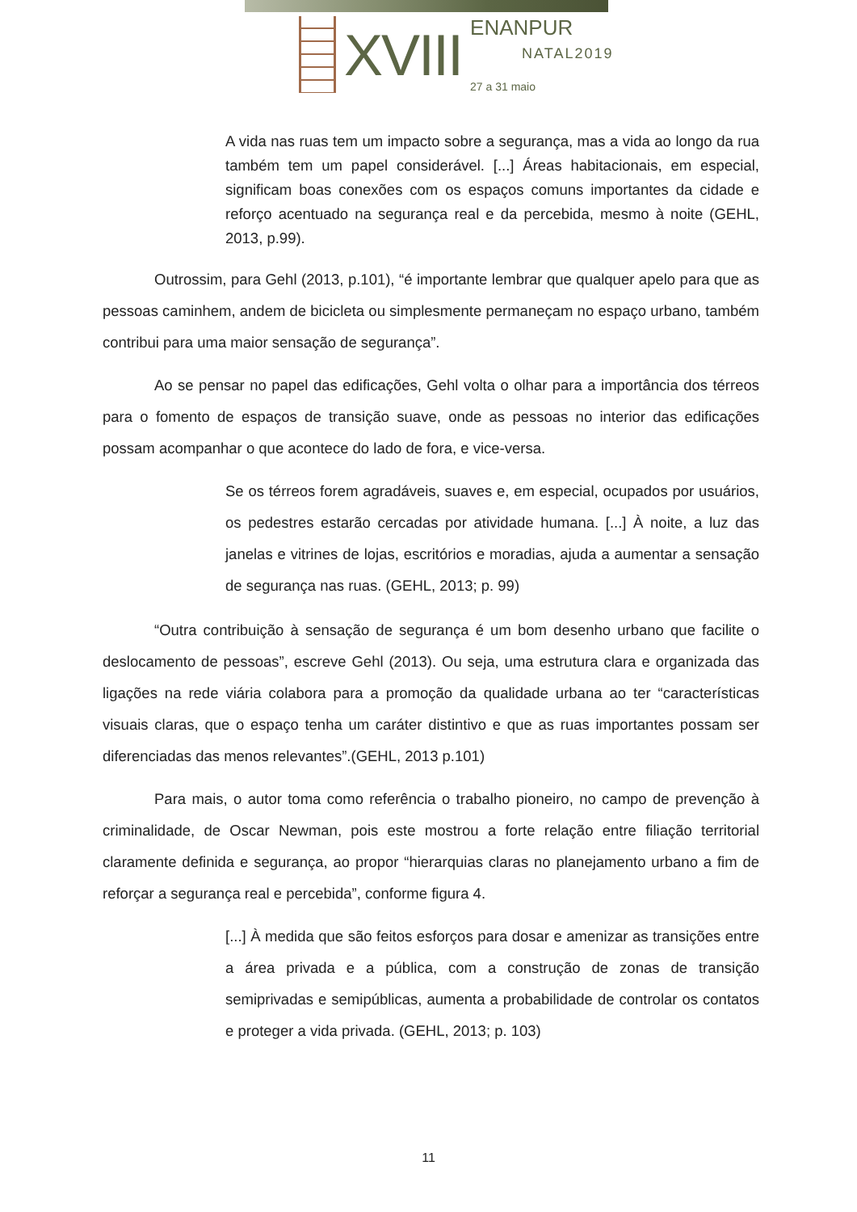XVIII
ENANPUR
NATAL2019
27 a 31 maio
A vida nas ruas tem um impacto sobre a segurança, mas a vida ao longo da rua também tem um papel considerável. [...] Áreas habitacionais, em especial, significam boas conexões com os espaços comuns importantes da cidade e reforço acentuado na segurança real e da percebida, mesmo à noite (GEHL, 2013, p.99).
Outrossim, para Gehl (2013, p.101), “é importante lembrar que qualquer apelo para que as pessoas caminhem, andem de bicicleta ou simplesmente permaneçam no espaço urbano, também contribui para uma maior sensação de segurança”.
Ao se pensar no papel das edificações, Gehl volta o olhar para a importância dos térreos para o fomento de espaços de transição suave, onde as pessoas no interior das edificações possam acompanhar o que acontece do lado de fora, e vice-versa.
Se os térreos forem agradáveis, suaves e, em especial, ocupados por usuários, os pedestres estarão cercadas por atividade humana. [...] À noite, a luz das janelas e vitrines de lojas, escritórios e moradias, ajuda a aumentar a sensação de segurança nas ruas. (GEHL, 2013; p. 99)
“Outra contribuição à sensação de segurança é um bom desenho urbano que facilite o deslocamento de pessoas”, escreve Gehl (2013). Ou seja, uma estrutura clara e organizada das ligações na rede viária colabora para a promoção da qualidade urbana ao ter “características visuais claras, que o espaço tenha um caráter distintivo e que as ruas importantes possam ser diferenciadas das menos relevantes”.(GEHL, 2013 p.101)
Para mais, o autor toma como referência o trabalho pioneiro, no campo de prevenção à criminalidade, de Oscar Newman, pois este mostrou a forte relação entre filiação territorial claramente definida e segurança, ao propor “hierarquias claras no planejamento urbano a fim de reforçar a segurança real e percebida”, conforme figura 4.
[...] À medida que são feitos esforços para dosar e amenizar as transições entre a área privada e a pública, com a construção de zonas de transição semiprivadas e semipúblicas, aumenta a probabilidade de controlar os contatos e proteger a vida privada. (GEHL, 2013; p. 103)
11